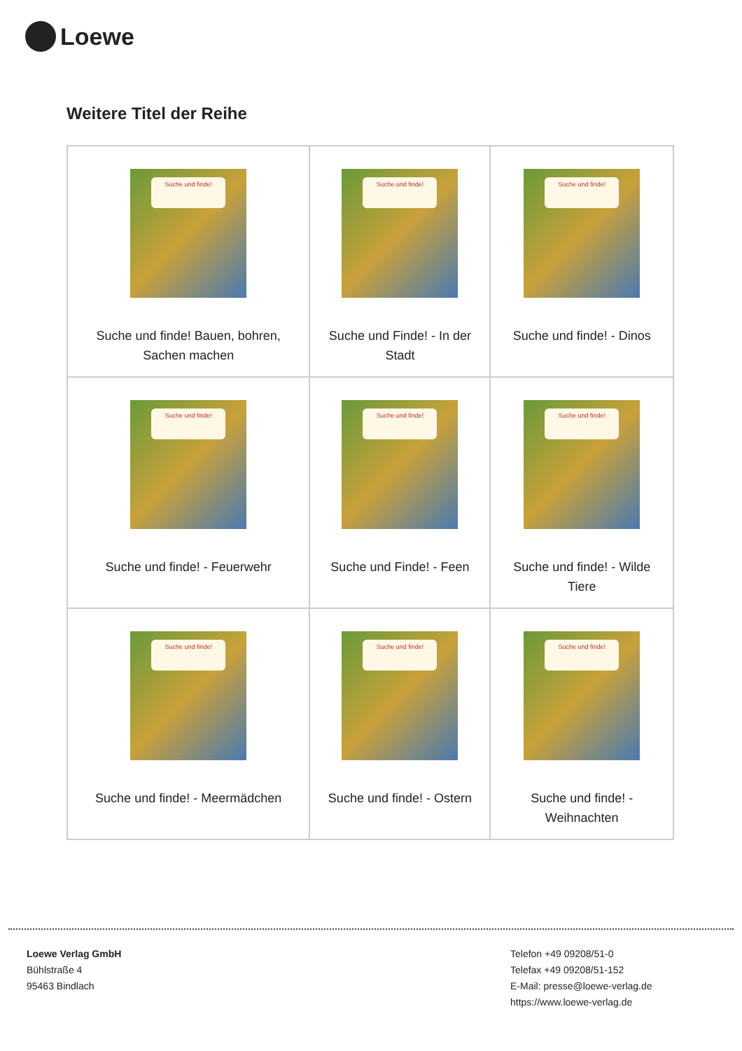Loewe
Weitere Titel der Reihe
| Suche und finde! Suche und finde! Bauen, bohren, Sachen machen | Suche und finde! Suche und Finde! - In der Stadt | Suche und finde! Suche und finde! - Dinos |
| Suche und finde! Suche und finde! - Feuerwehr | Suche und finde! Suche und Finde! - Feen | Suche und finde! Suche und finde! - Wilde Tiere |
| Suche und finde! Suche und finde! - Meermädchen | Suche und finde! Suche und finde! - Ostern | Suche und finde! Suche und finde! - Weihnachten |
Loewe Verlag GmbH
Bühlstraße 4
95463 Bindlach
Telefon +49 09208/51-0
Telefax +49 09208/51-152
E-Mail: presse@loewe-verlag.de
https://www.loewe-verlag.de